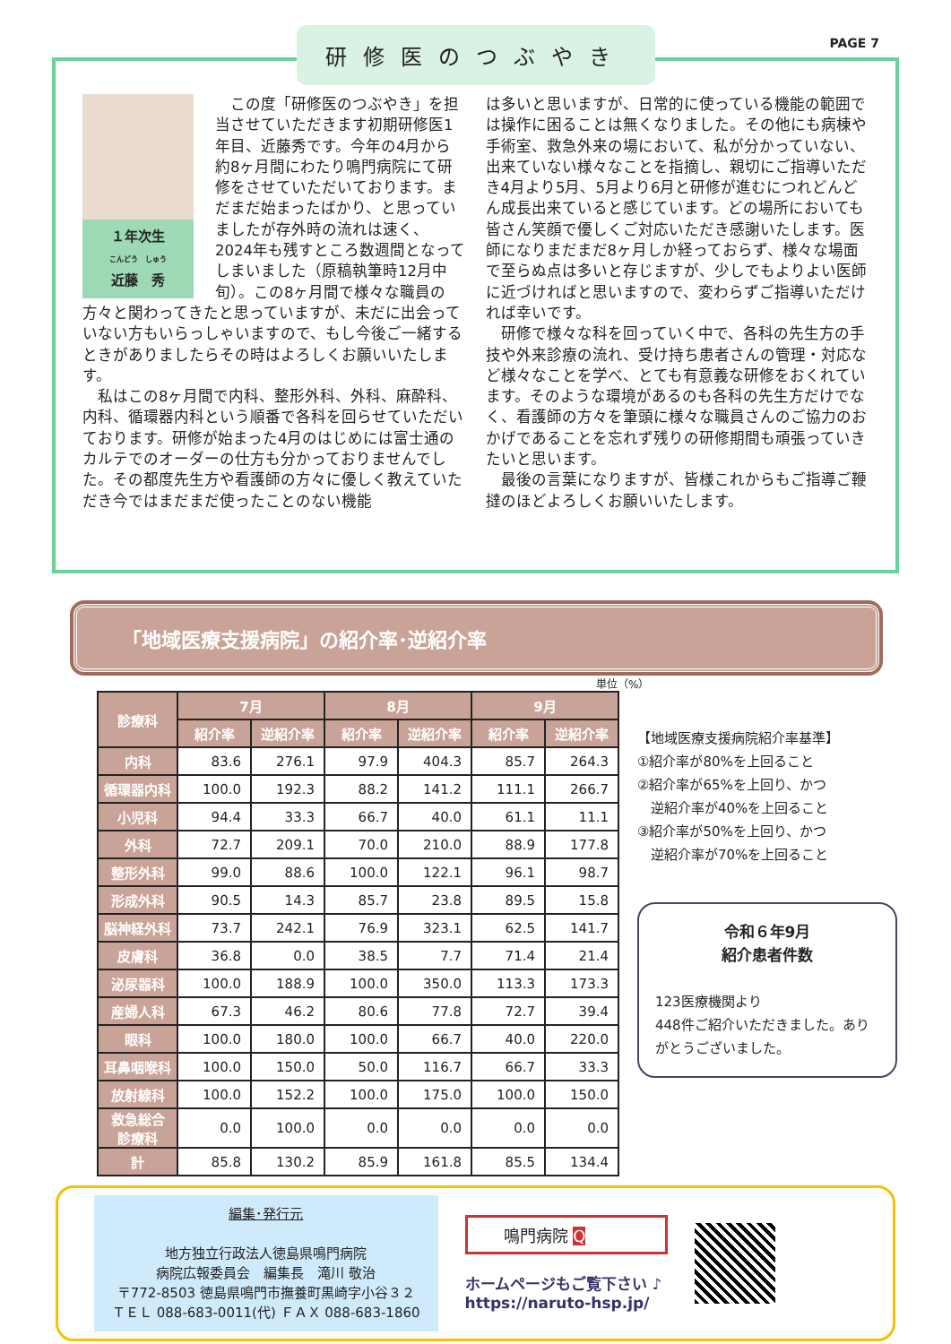PAGE 7
研修医のつぶやき
１年次生
こんどう　しゅう
近藤　秀
　この度「研修医のつぶやき」を担当させていただきます初期研修医1年目、近藤秀です。今年の4月から約8ヶ月間にわたり鳴門病院にて研修をさせていただいております。まだまだ始まったばかり、と思っていましたが存外時の流れは速く、2024年も残すところ数週間となってしまいました（原稿執筆時12月中旬）。この8ヶ月間で様々な職員の方々と関わってきたと思っていますが、未だに出会っていない方もいらっしゃいますので、もし今後ご一緒するときがありましたらその時はよろしくお願いいたします。
　私はこの8ヶ月間で内科、整形外科、外科、麻酔科、内科、循環器内科という順番で各科を回らせていただいております。研修が始まった4月のはじめには富士通のカルテでのオーダーの仕方も分かっておりませんでした。その都度先生方や看護師の方々に優しく教えていただき今ではまだまだ使ったことのない機能
は多いと思いますが、日常的に使っている機能の範囲では操作に困ることは無くなりました。その他にも病棟や手術室、救急外来の場において、私が分かっていない、出来ていない様々なことを指摘し、親切にご指導いただき4月より5月、5月より6月と研修が進むにつれどんどん成長出来ていると感じています。どの場所においても皆さん笑顔で優しくご対応いただき感謝いたします。医師になりまだまだ8ヶ月しか経っておらず、様々な場面で至らぬ点は多いと存じますが、少しでもよりよい医師に近づければと思いますので、変わらずご指導いただければ幸いです。
　研修で様々な科を回っていく中で、各科の先生方の手技や外来診療の流れ、受け持ち患者さんの管理・対応など様々なことを学べ、とても有意義な研修をおくれています。そのような環境があるのも各科の先生方だけでなく、看護師の方々を筆頭に様々な職員さんのご協力のおかげであることを忘れず残りの研修期間も頑張っていきたいと思います。
　最後の言葉になりますが、皆様これからもご指導ご鞭撻のほどよろしくお願いいたします。
「地域医療支援病院」の紹介率･逆紹介率
単位（%）
| 診療科 | 7月 | | 8月 | | 9月 | |
| --- | --- | --- | --- | --- | --- | --- |
| | 紹介率 | 逆紹介率 | 紹介率 | 逆紹介率 | 紹介率 | 逆紹介率 |
| 内科 | 83.6 | 276.1 | 97.9 | 404.3 | 85.7 | 264.3 |
| 循環器内科 | 100.0 | 192.3 | 88.2 | 141.2 | 111.1 | 266.7 |
| 小児科 | 94.4 | 33.3 | 66.7 | 40.0 | 61.1 | 11.1 |
| 外科 | 72.7 | 209.1 | 70.0 | 210.0 | 88.9 | 177.8 |
| 整形外科 | 99.0 | 88.6 | 100.0 | 122.1 | 96.1 | 98.7 |
| 形成外科 | 90.5 | 14.3 | 85.7 | 23.8 | 89.5 | 15.8 |
| 脳神経外科 | 73.7 | 242.1 | 76.9 | 323.1 | 62.5 | 141.7 |
| 皮膚科 | 36.8 | 0.0 | 38.5 | 7.7 | 71.4 | 21.4 |
| 泌尿器科 | 100.0 | 188.9 | 100.0 | 350.0 | 113.3 | 173.3 |
| 産婦人科 | 67.3 | 46.2 | 80.6 | 77.8 | 72.7 | 39.4 |
| 眼科 | 100.0 | 180.0 | 100.0 | 66.7 | 40.0 | 220.0 |
| 耳鼻咽喉科 | 100.0 | 150.0 | 50.0 | 116.7 | 66.7 | 33.3 |
| 放射線科 | 100.0 | 152.2 | 100.0 | 175.0 | 100.0 | 150.0 |
| 救急総合 診療科 | 0.0 | 100.0 | 0.0 | 0.0 | 0.0 | 0.0 |
| 計 | 85.8 | 130.2 | 85.9 | 161.8 | 85.5 | 134.4 |
【地域医療支援病院紹介率基準】
①紹介率が80%を上回ること
②紹介率が65%を上回り、かつ
　逆紹介率が40%を上回ること
③紹介率が50%を上回り、かつ
　逆紹介率が70%を上回ること
令和６年9月
紹介患者件数
123医療機関より
448件ご紹介いただきました。ありがとうございました。
編集･発行元
地方独立行政法人徳島県鳴門病院
病院広報委員会　編集長　滝川 敬治
〒772-8503 徳島県鳴門市撫養町黒崎字小谷３２
ＴＥＬ 088-683-0011(代) ＦＡＸ 088-683-1860
鳴門病院 Q
ホームページもご覧下さい ♪
https://naruto-hsp.jp/